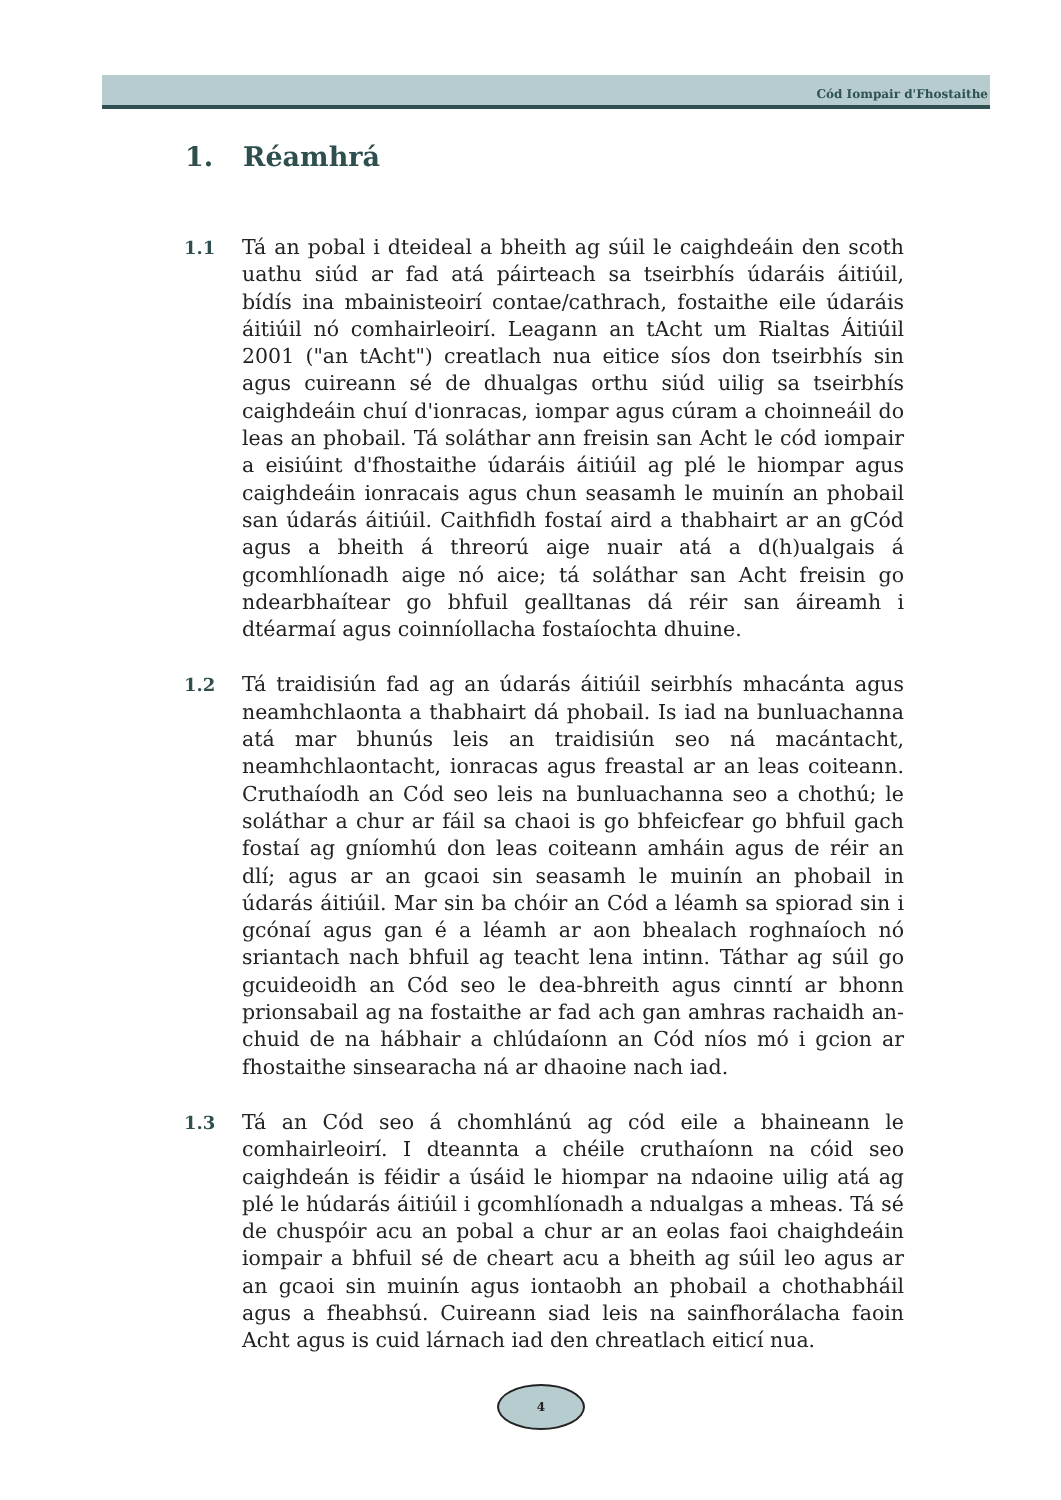Cód Iompair d'Fhostaithe
1. Réamhrá
1.1 Tá an pobal i dteideal a bheith ag súil le caighdeáin den scoth uathu siúd ar fad atá páirteach sa tseirbhís údaráis áitiúil, bídís ina mbainisteoirí contae/cathrach, fostaithe eile údaráis áitiúil nó comhairleoirí. Leagann an tAcht um Rialtas Áitiúil 2001 ("an tAcht") creatlach nua eitice síos don tseirbhís sin agus cuireann sé de dhualgas orthu siúd uilig sa tseirbhís caighdeáin chuí d'ionracas, iompar agus cúram a choinneáil do leas an phobail. Tá soláthar ann freisin san Acht le cód iompair a eisiúint d'fhostaithe údaráis áitiúil ag plé le hiompar agus caighdeáin ionracais agus chun seasamh le muinín an phobail san údarás áitiúil. Caithfidh fostaí aird a thabhairt ar an gCód agus a bheith á threorú aige nuair atá a d(h)ualgais á gcomhlíonadh aige nó aice; tá soláthar san Acht freisin go ndearbhaítear go bhfuil gealltanas dá réir san áireamh i dtéarmaí agus coinníollacha fostaíochta dhuine.
1.2 Tá traidisiún fad ag an údarás áitiúil seirbhís mhacánta agus neamhchlaonta a thabhairt dá phobail. Is iad na bunluachanna atá mar bhunús leis an traidisiún seo ná macántacht, neamhchlaontacht, ionracas agus freastal ar an leas coiteann. Cruthaíodh an Cód seo leis na bunluachanna seo a chothú; le soláthar a chur ar fáil sa chaoi is go bhfeicfear go bhfuil gach fostaí ag gníomhú don leas coiteann amháin agus de réir an dlí; agus ar an gcaoi sin seasamh le muinín an phobail in údarás áitiúil. Mar sin ba chóir an Cód a léamh sa spiorad sin i gcónaí agus gan é a léamh ar aon bhealach roghnaíoch nó sriantach nach bhfuil ag teacht lena intinn. Táthar ag súil go gcuideoidh an Cód seo le dea-bhreith agus cinntí ar bhonn prionsabail ag na fostaithe ar fad ach gan amhras rachaidh an-chuid de na hábhair a chlúdaíonn an Cód níos mó i gcion ar fhostaithe sinsearacha ná ar dhaoine nach iad.
1.3 Tá an Cód seo á chomhlánú ag cód eile a bhaineann le comhairleoirí. I dteannta a chéile cruthaíonn na cóid seo caighdeán is féidir a úsáid le hiompar na ndaoine uilig atá ag plé le húdarás áitiúil i gcomhlíonadh a ndualgas a mheas. Tá sé de chuspóir acu an pobal a chur ar an eolas faoi chaighdeáin iompair a bhfuil sé de cheart acu a bheith ag súil leo agus ar an gcaoi sin muinín agus iontaobh an phobail a chothabháil agus a fheabhsú. Cuireann siad leis na sainfhorálacha faoin Acht agus is cuid lárnach iad den chreatlach eiticí nua.
4